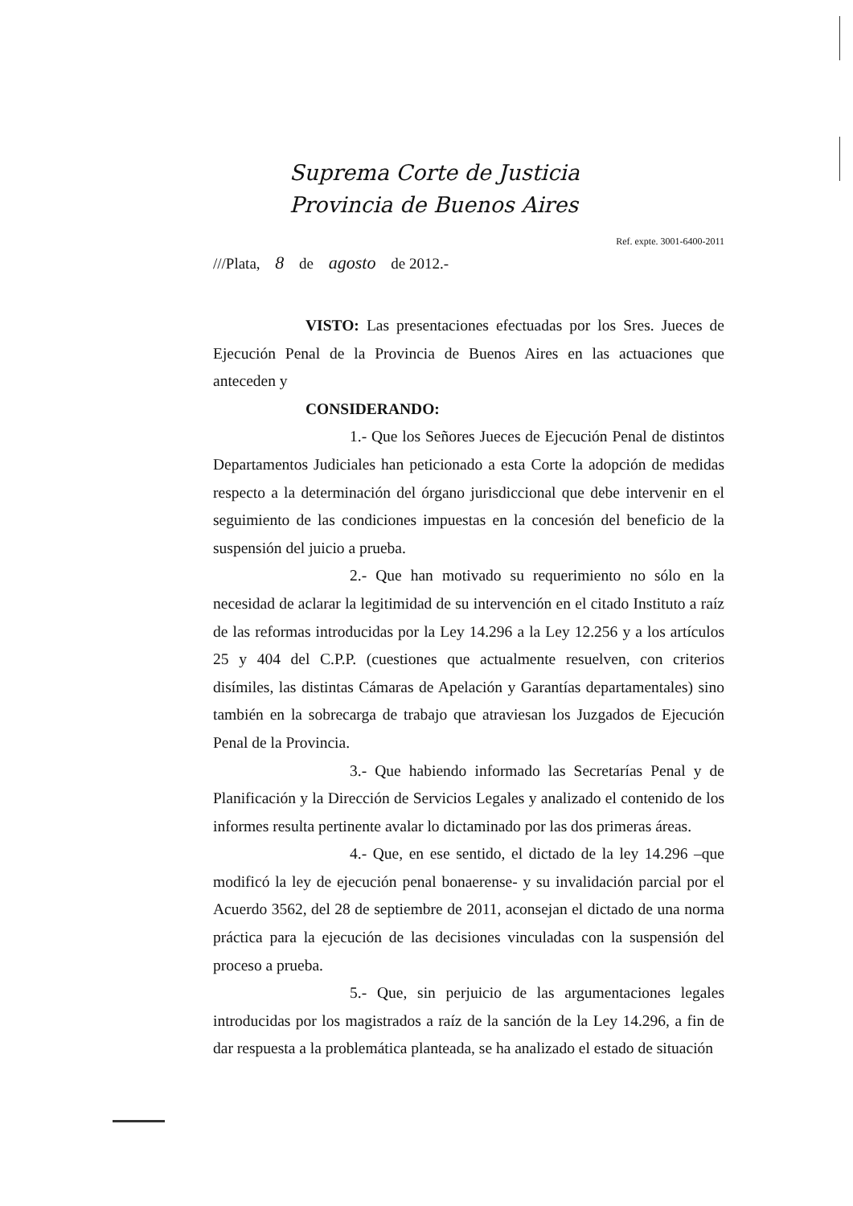Suprema Corte de Justicia
Provincia de Buenos Aires
Ref. expte. 3001-6400-2011
///Plata, 8 de agosto de 2012.-
VISTO: Las presentaciones efectuadas por los Sres. Jueces de Ejecución Penal de la Provincia de Buenos Aires en las actuaciones que anteceden y
CONSIDERANDO:
1.- Que los Señores Jueces de Ejecución Penal de distintos Departamentos Judiciales han peticionado a esta Corte la adopción de medidas respecto a la determinación del órgano jurisdiccional que debe intervenir en el seguimiento de las condiciones impuestas en la concesión del beneficio de la suspensión del juicio a prueba.
2.- Que han motivado su requerimiento no sólo en la necesidad de aclarar la legitimidad de su intervención en el citado Instituto a raíz de las reformas introducidas por la Ley 14.296 a la Ley 12.256 y a los artículos 25 y 404 del C.P.P. (cuestiones que actualmente resuelven, con criterios disímiles, las distintas Cámaras de Apelación y Garantías departamentales) sino también en la sobrecarga de trabajo que atraviesan los Juzgados de Ejecución Penal de la Provincia.
3.- Que habiendo informado las Secretarías Penal y de Planificación y la Dirección de Servicios Legales y analizado el contenido de los informes resulta pertinente avalar lo dictaminado por las dos primeras áreas.
4.- Que, en ese sentido, el dictado de la ley 14.296 –que modificó la ley de ejecución penal bonaerense- y su invalidación parcial por el Acuerdo 3562, del 28 de septiembre de 2011, aconsejan el dictado de una norma práctica para la ejecución de las decisiones vinculadas con la suspensión del proceso a prueba.
5.- Que, sin perjuicio de las argumentaciones legales introducidas por los magistrados a raíz de la sanción de la Ley 14.296, a fin de dar respuesta a la problemática planteada, se ha analizado el estado de situación